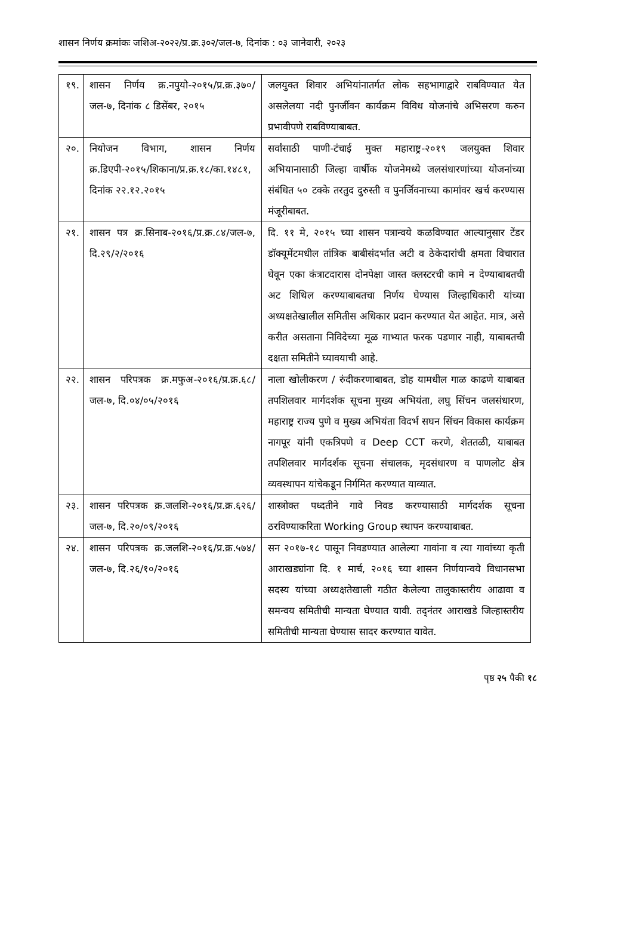शासन निर्णय क्रमांकः जशिअ-२०२२/प्र.क्र.३०२/जल-७, दिनांक : ०३ जानेवारी, २०२३
| १९. | शासन निर्णय क्र.नपुयो-२०१५/प्र.क्र.३७०/जल-७, दिनांक ८ डिसेंबर, २०१५ | जलयुक्त शिवार अभियांनातर्गत लोक सहभागाद्वारे राबविण्यात येत असलेलया नदी पुनर्जीवन कार्यक्रम विविध योजनांचे अभिसरण करुन प्रभावीपणे राबविण्याबाबत. |
| २०. | नियोजन विभाग, शासन निर्णय क्र.डिएपी-२०१५/शिकाना/प्र.क्र.१८/का.१४८१, दिनांक २२.१२.२०१५ | सर्वांसाठी पाणी-टंचाई मुक्त महाराष्ट्र-२०१९ जलयुक्त शिवार अभियानासाठी जिल्हा वार्षीक योजनेमध्ये जलसंधारणांच्या योजनांच्या संबंधित ५० टक्के तरतुद दुरुस्ती व पुनर्जिवनाच्या कामांवर खर्च करण्यास मंजूरीबाबत. |
| २१. | शासन पत्र क्र.सिनाब-२०१६/प्र.क्र.८४/जल-७, दि.२९/२/२०१६ | दि. ११ मे, २०१५ च्या शासन पत्रान्वये कळविण्यात आल्यानुसार टेंडर डॉक्यूमेंटमधील तांत्रिक बाबीसंदर्भात अटी व ठेकेदारांची क्षमता विचारात घेवून एका कंत्राटदारास दोनपेक्षा जास्त क्लस्टरची कामे न देण्याबाबतची अट शिथिल करण्याबाबतचा निर्णय घेण्यास जिल्हाधिकारी यांच्या अध्यक्षतेखालील समितीस अधिकार प्रदान करण्यात येत आहेत. मात्र, असे करीत असताना निविदेच्या मूळ गाभ्यात फरक पडणार नाही, याबाबतची दक्षता समितीने घ्यावयाची आहे. |
| २२. | शासन परिपत्रक क्र.मफुअ-२०१६/प्र.क्र.६८/जल-७, दि.०४/०५/२०१६ | नाला खोलीकरण / रुंदीकरणाबाबत, डोह यामधील गाळ काढणे याबाबत तपशिलवार मार्गदर्शक सूचना मुख्य अभियंता, लघु सिंचन जलसंधारण, महाराष्ट्र राज्य पुणे व मुख्य अभियंता विदर्भ सघन सिंचन विकास कार्यक्रम नागपूर यांनी एकत्रिपणे व Deep CCT करणे, शेततळी, याबाबत तपशिलवार मार्गदर्शक सूचना संचालक, मृदसंधारण व पाणलोट क्षेत्र व्यवस्थापन यांचेकडून निर्गमित करण्यात याव्यात. |
| २३. | शासन परिपत्रक क्र.जलशि-२०१६/प्र.क्र.६२६/जल-७, दि.२०/०९/२०१६ | शास्त्रोक्त पध्दतीने गावे निवड करण्यासाठी मार्गदर्शक सूचना ठरविण्याकरिता Working Group स्थापन करण्याबाबत. |
| २४. | शासन परिपत्रक क्र.जलशि-२०१६/प्र.क्र.५७४/जल-७, दि.२६/१०/२०१६ | सन २०१७-१८ पासून निवडण्यात आलेल्या गावांना व त्या गावांच्या कृती आराखड्यांना दि. १ मार्च, २०१६ च्या शासन निर्णयान्वये विधानसभा सदस्य यांच्या अध्यक्षतेखाली गठीत केलेल्या तालुकास्तरीय आढावा व समन्वय समितीची मान्यता घेण्यात यावी. तद्नंतर आराखडे जिल्हास्तरीय समितीची मान्यता घेण्यास सादर करण्यात यावेत. |
पृष्ठ २५ पैकी १८